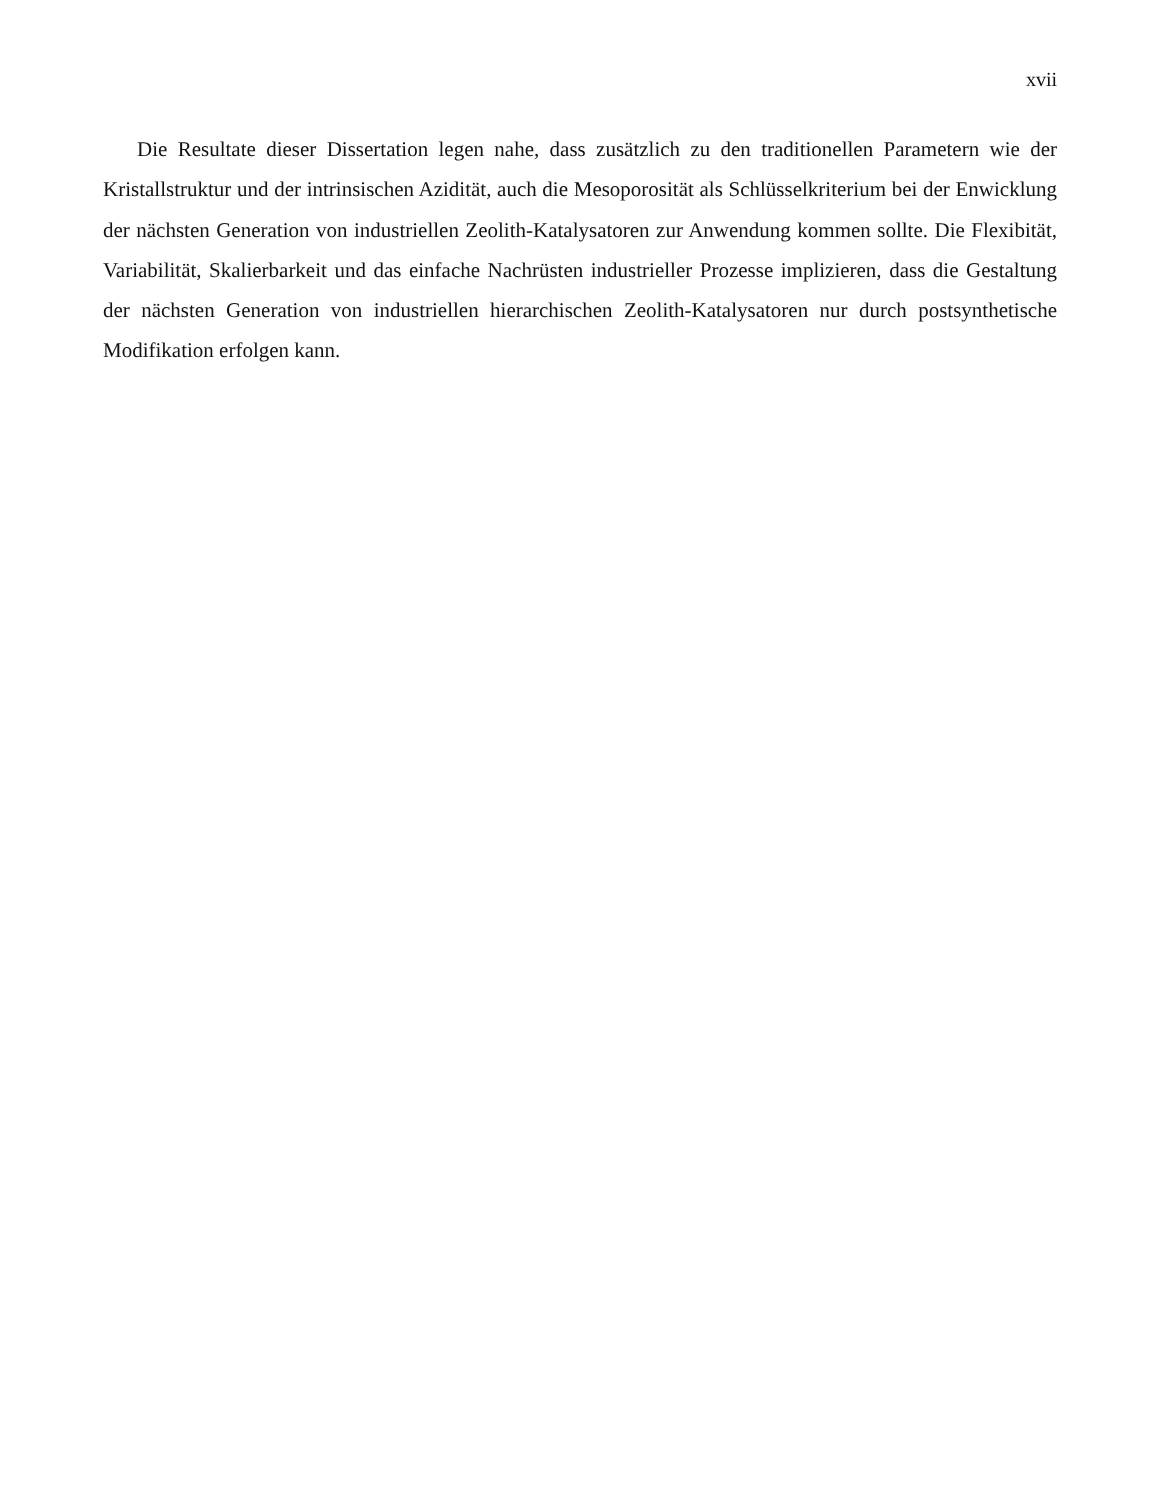xvii
Die Resultate dieser Dissertation legen nahe, dass zusätzlich zu den traditionellen Parametern wie der Kristallstruktur und der intrinsischen Azidität, auch die Mesoporosität als Schlüsselkriterium bei der Enwicklung der nächsten Generation von industriellen Zeolith-Katalysatoren zur Anwendung kommen sollte. Die Flexibität, Variabilität, Skalierbarkeit und das einfache Nachrüsten industrieller Prozesse implizieren, dass die Gestaltung der nächsten Generation von industriellen hierarchischen Zeolith-Katalysatoren nur durch postsynthetische Modifikation erfolgen kann.